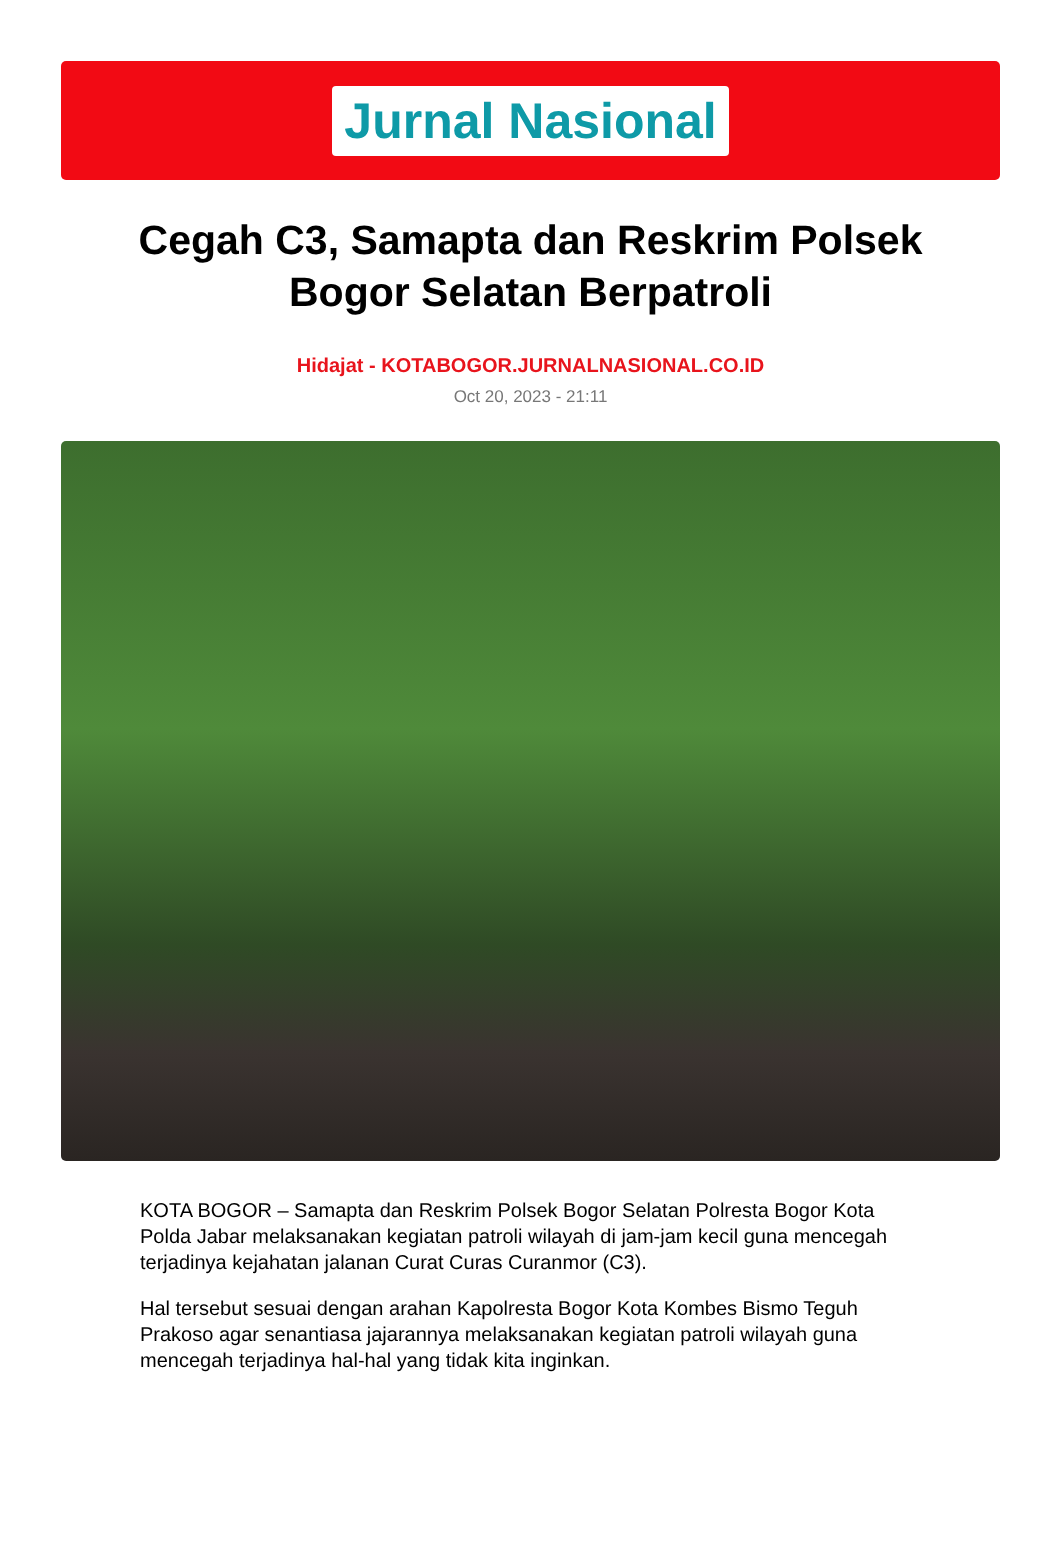Jurnal Nasional
Cegah C3, Samapta dan Reskrim Polsek Bogor Selatan Berpatroli
Hidajat - KOTABOGOR.JURNALNASIONAL.CO.ID
Oct 20, 2023 - 21:11
KOTA BOGOR – Samapta dan Reskrim Polsek Bogor Selatan Polresta Bogor Kota Polda Jabar melaksanakan kegiatan patroli wilayah di jam-jam kecil guna mencegah terjadinya kejahatan jalanan Curat Curas Curanmor (C3).
Hal tersebut sesuai dengan arahan Kapolresta Bogor Kota Kombes Bismo Teguh Prakoso agar senantiasa jajarannya melaksanakan kegiatan patroli wilayah guna mencegah terjadinya hal-hal yang tidak kita inginkan.